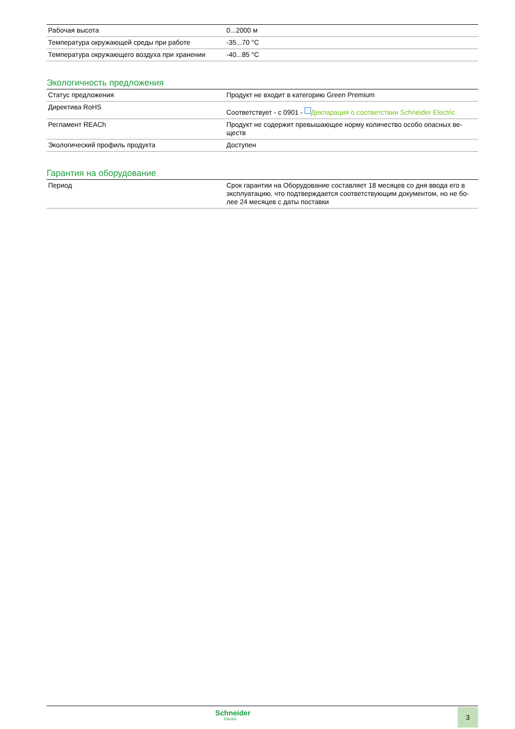| Рабочая высота | 0...2000 м |
| Температура окружающей среды при работе | -35...70 °C |
| Температура окружающего воздуха при хранении | -40...85 °C |
Экологичность предложения
| Статус предложения | Продукт не входит в категорию Green Premium |
| Директива RoHS | Соответствует - с 0901 - Декларация о соответствии Schneider Electric |
| Регламент REACh | Продукт не содержит превышающее норму количество особо опасных ве- ществ |
| Экологический профиль продукта | Доступен |
Гарантия на оборудование
| Период | Срок гарантии на Оборудование составляет 18 месяцев со дня ввода его в эксплуатацию, что подтверждается соответствующим документом, но не бо-лее 24 месяцев с даты поставки |
Schneider
Electric
3